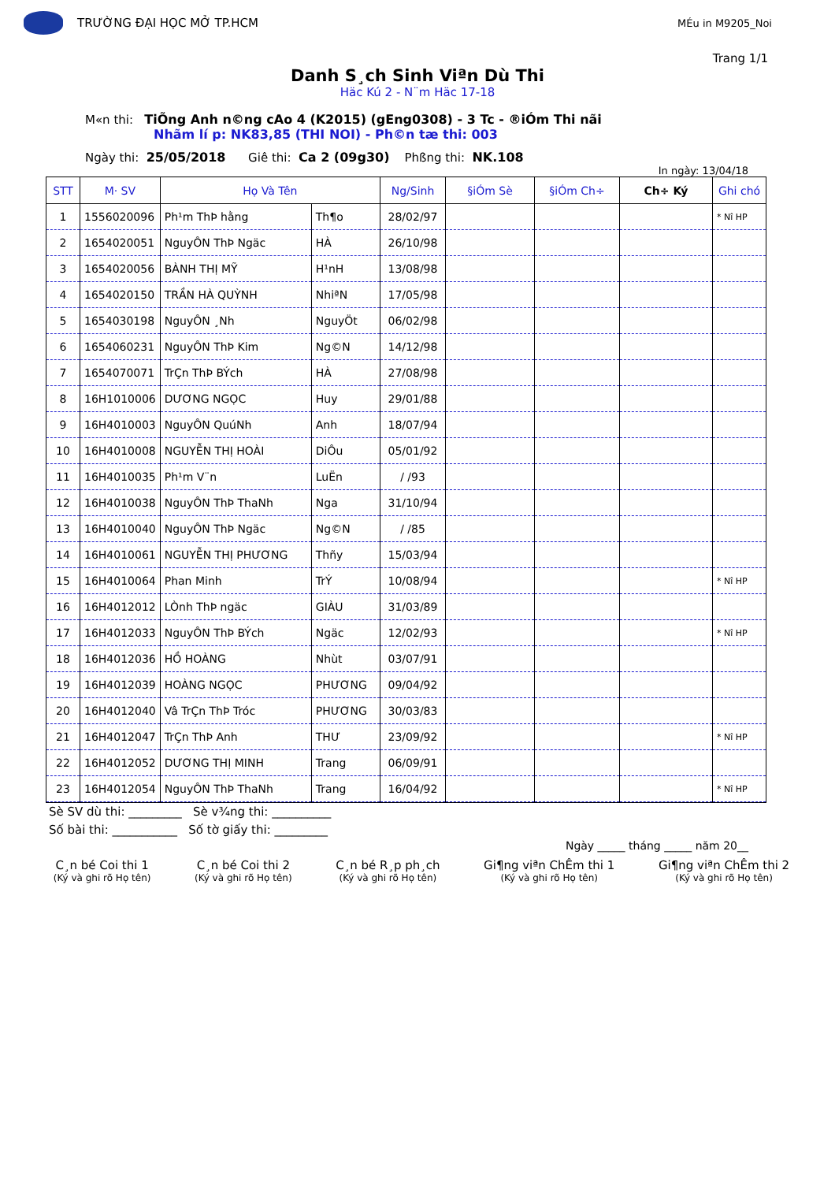TRƯỜNG ĐẠI HỌC MỞ TP.HCM
MÉu in M9205_Noi
Trang 1/1
Danh S¸ch Sinh Viªn Dù Thi
Häc Kú 2 - N¨m Häc 17-18
M«n thi: TiÕng Anh n©ng cAo 4 (K2015) (gEng0308) - 3 Tc - ®iÓm Thi nãi
Nhãm lí p: NK83,85 (THI NOI) - Ph©n tæ thi: 003
Ngày thi: 25/05/2018 Giê thi: Ca 2 (09g30) Phßng thi: NK.108
In ngày: 13/04/18
| STT | M· SV | Họ Và Tên | | Ng/Sinh | §iÓm Sè | §iÓm Ch÷ | Ch÷ Ký | Ghi chó |
| --- | --- | --- | --- | --- | --- | --- | --- | --- |
| 1 | 1556020096 | Ph¹m ThÞ hằng | Th¶o | 28/02/97 | | | | * Nî HP |
| 2 | 1654020051 | NguyÔN ThÞ Ngäc | HÀ | 26/10/98 | | | | |
| 3 | 1654020056 | BÀNH THỊ MỸ | H¹nH | 13/08/98 | | | | |
| 4 | 1654020150 | TRẦN HÀ QUỲNH | NhiªN | 17/05/98 | | | | |
| 5 | 1654030198 | NguyÔN ¸Nh | NguyÖt | 06/02/98 | | | | |
| 6 | 1654060231 | NguyÔN ThÞ Kim | Ng©N | 14/12/98 | | | | |
| 7 | 1654070071 | TrÇn ThÞ BÝch | HÀ | 27/08/98 | | | | |
| 8 | 16H1010006 | DƯƠNG NGỌC | Huy | 29/01/88 | | | | |
| 9 | 16H4010003 | NguyÔN QuúNh | Anh | 18/07/94 | | | | |
| 10 | 16H4010008 | NGUYỄN THỊ HOÀI | DiÔu | 05/01/92 | | | | |
| 11 | 16H4010035 | Ph¹m V¨n | LuËn | / /93 | | | | |
| 12 | 16H4010038 | NguyÔN ThÞ ThaNh | Nga | 31/10/94 | | | | |
| 13 | 16H4010040 | NguyÔN ThÞ Ngäc | Ng©N | / /85 | | | | |
| 14 | 16H4010061 | NGUYỄN THỊ PHƯƠNG | Thñy | 15/03/94 | | | | |
| 15 | 16H4010064 | Phan Minh | TrÝ | 10/08/94 | | | | * Nî HP |
| 16 | 16H4012012 | LÒnh ThÞ ngäc | GIÀU | 31/03/89 | | | | |
| 17 | 16H4012033 | NguyÔN ThÞ BÝch | Ngäc | 12/02/93 | | | | * Nî HP |
| 18 | 16H4012036 | HỒ HOÀNG | Nhùt | 03/07/91 | | | | |
| 19 | 16H4012039 | HOÀNG NGỌC | PHƯƠNG | 09/04/92 | | | | |
| 20 | 16H4012040 | Vâ TrÇn ThÞ Tróc | PHƯƠNG | 30/03/83 | | | | |
| 21 | 16H4012047 | TrÇn ThÞ Anh | THƯ | 23/09/92 | | | | * Nî HP |
| 22 | 16H4012052 | DƯƠNG THỊ MINH | Trang | 06/09/91 | | | | |
| 23 | 16H4012054 | NguyÔN ThÞ ThaNh | Trang | 16/04/92 | | | | * Nî HP |
Sè SV dù thi: _________ Sè v¾ng thi: __________
Số bài thi: ___________ Số tờ giấy thi: _________
Ngày _____ tháng _____ năm 20__
C¸n bé Coi thi 1
(Ký và ghi rõ Họ tên)
C¸n bé Coi thi 2
(Ký và ghi rõ Họ tên)
C¸n bé R¸p ph¸ch
(Ký và ghi rõ Họ tên)
Gi¶ng viªn ChÊm thi 1
(Ký và ghi rõ Họ tên)
Gi¶ng viªn ChÊm thi 2
(Ký và ghi rõ Họ tên)